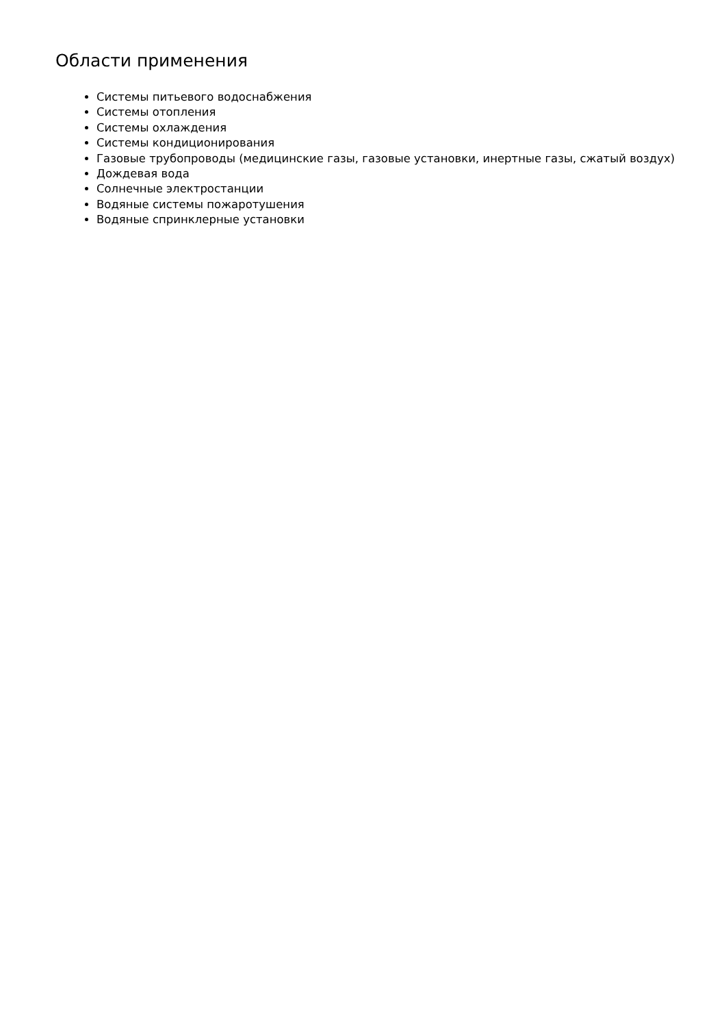Области применения
Системы питьевого водоснабжения
Системы отопления
Системы охлаждения
Системы кондиционирования
Газовые трубопроводы (медицинские газы, газовые установки, инертные газы, сжатый воздух)
Дождевая вода
Солнечные электростанции
Водяные системы пожаротушения
Водяные спринклерные установки